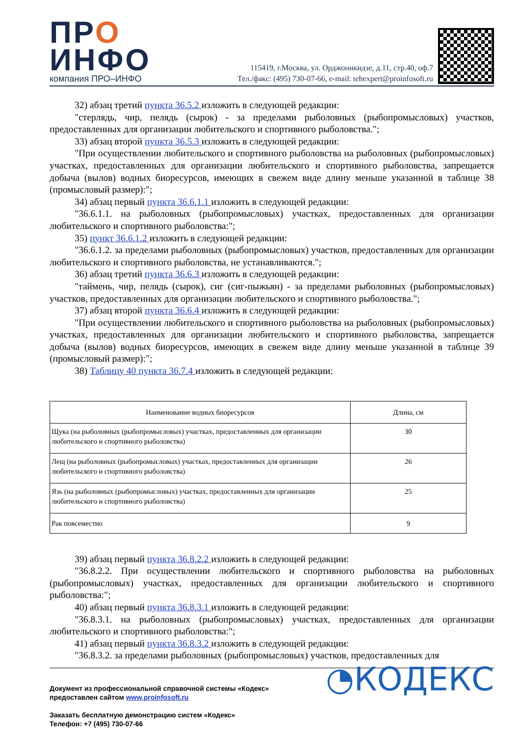ПРО
ИНФО
компания ПРО–ИНФО
115419, г.Москва, ул. Орджоникидзе, д.11, стр.40, оф.7
Тел./факс: (495) 730-07-66, e-mail: tehexpert@proinfosoft.ru
32) абзац третий пункта 36.5.2 изложить в следующей редакции:
"стерлядь, чир, пелядь (сырок) - за пределами рыболовных (рыбопромысловых) участков, предоставленных для организации любительского и спортивного рыболовства.";
33) абзац второй пункта 36.5.3 изложить в следующей редакции:
"При осуществлении любительского и спортивного рыболовства на рыболовных (рыбопромысловых) участках, предоставленных для организации любительского и спортивного рыболовства, запрещается добыча (вылов) водных биоресурсов, имеющих в свежем виде длину меньше указанной в таблице 38 (промысловый размер):";
34) абзац первый пункта 36.6.1.1 изложить в следующей редакции:
"36.6.1.1. на рыболовных (рыбопромысловых) участках, предоставленных для организации любительского и спортивного рыболовства:";
35) пункт 36.6.1.2 изложить в следующей редакции:
"36.6.1.2. за пределами рыболовных (рыбопромысловых) участков, предоставленных для организации любительского и спортивного рыболовства, не устанавливаются.";
36) абзац третий пункта 36.6.3 изложить в следующей редакции:
"таймень, чир, пелядь (сырок), сиг (сиг-пыжьян) - за пределами рыболовных (рыбопромысловых) участков, предоставленных для организации любительского и спортивного рыболовства.";
37) абзац второй пункта 36.6.4 изложить в следующей редакции:
"При осуществлении любительского и спортивного рыболовства на рыболовных (рыбопромысловых) участках, предоставленных для организации любительского и спортивного рыболовства, запрещается добыча (вылов) водных биоресурсов, имеющих в свежем виде длину меньше указанной в таблице 39 (промысловый размер):";
38) Таблицу 40 пункта 36.7.4 изложить в следующей редакции:
| Наименование водных биоресурсов | Длина, см |
| --- | --- |
| Щука (на рыболовных (рыбопромысловых) участках, предоставленных для организации любительского и спортивного рыболовства) | 30 |
| Лещ (на рыболовных (рыбопромысловых) участках, предоставленных для организации любительского и спортивного рыболовства) | 26 |
| Язь (на рыболовных (рыбопромысловых) участках, предоставленных для организации любительского и спортивного рыболовства) | 25 |
| Рак повсеместно | 9 |
39) абзац первый пункта 36.8.2.2 изложить в следующей редакции:
"36.8.2.2. При осуществлении любительского и спортивного рыболовства на рыболовных (рыбопромысловых) участках, предоставленных для организации любительского и спортивного рыболовства:";
40) абзац первый пункта 36.8.3.1 изложить в следующей редакции:
"36.8.3.1. на рыболовных (рыбопромысловых) участках, предоставленных для организации любительского и спортивного рыболовства:";
41) абзац первый пункта 36.8.3.2 изложить в следующей редакции:
"36.8.3.2. за пределами рыболовных (рыбопромысловых) участков, предоставленных для
Документ из профессиональной справочной системы «Кодекс»
предоставлен сайтом www.proinfosoft.ru
Заказать бесплатную демонстрацию систем «Кодекс»
Телефон: +7 (495) 730-07-66
◔КОДЕКС